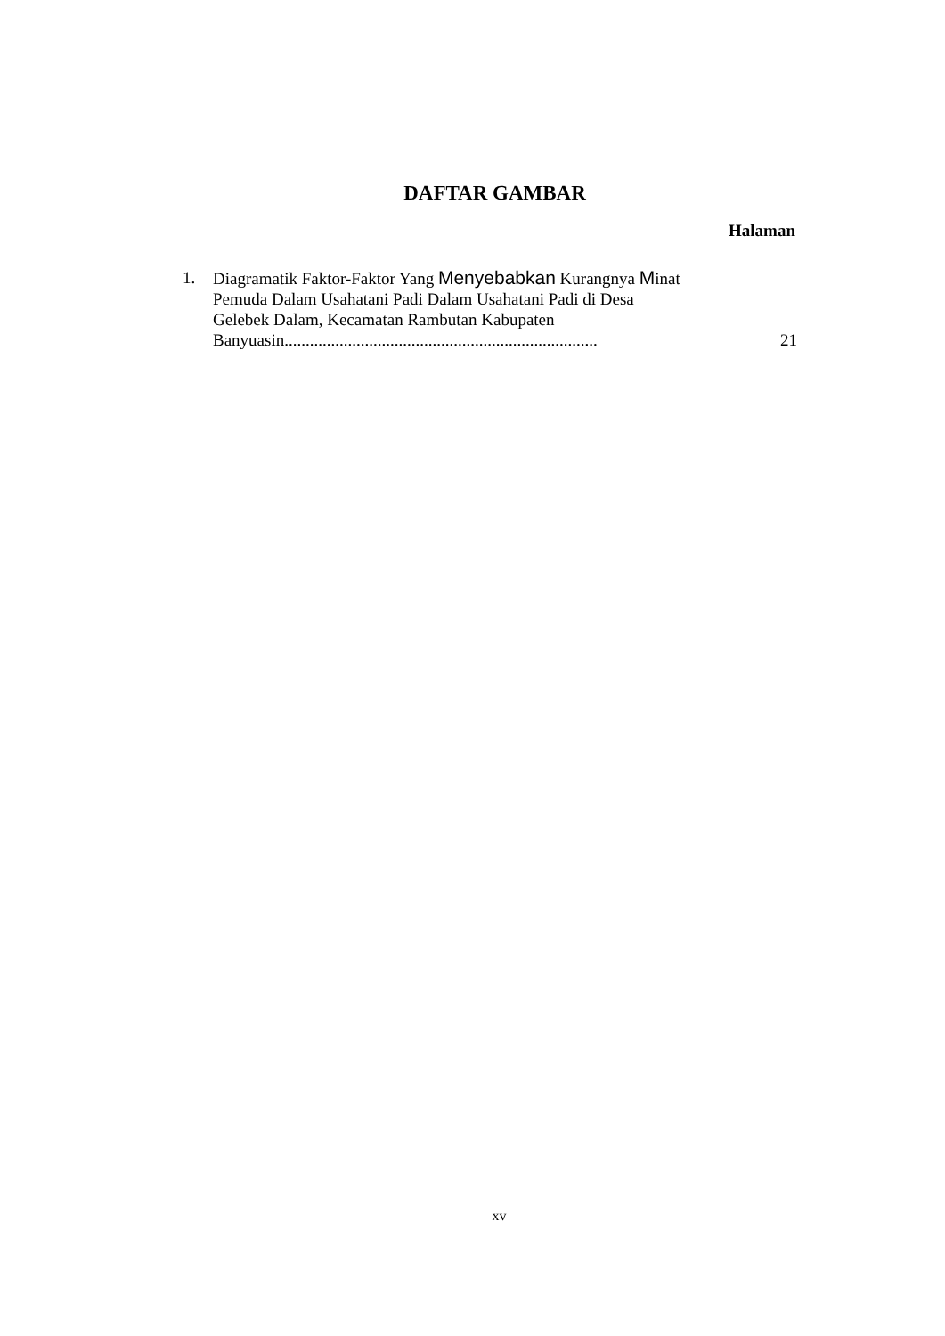DAFTAR GAMBAR
Halaman
1. Diagramatik Faktor-Faktor Yang Menyebabkan Kurangnya Minat Pemuda Dalam Usahatani Padi Dalam Usahatani Padi di Desa Gelebek Dalam, Kecamatan Rambutan Kabupaten Banyuasin..........................................................................
21
xv